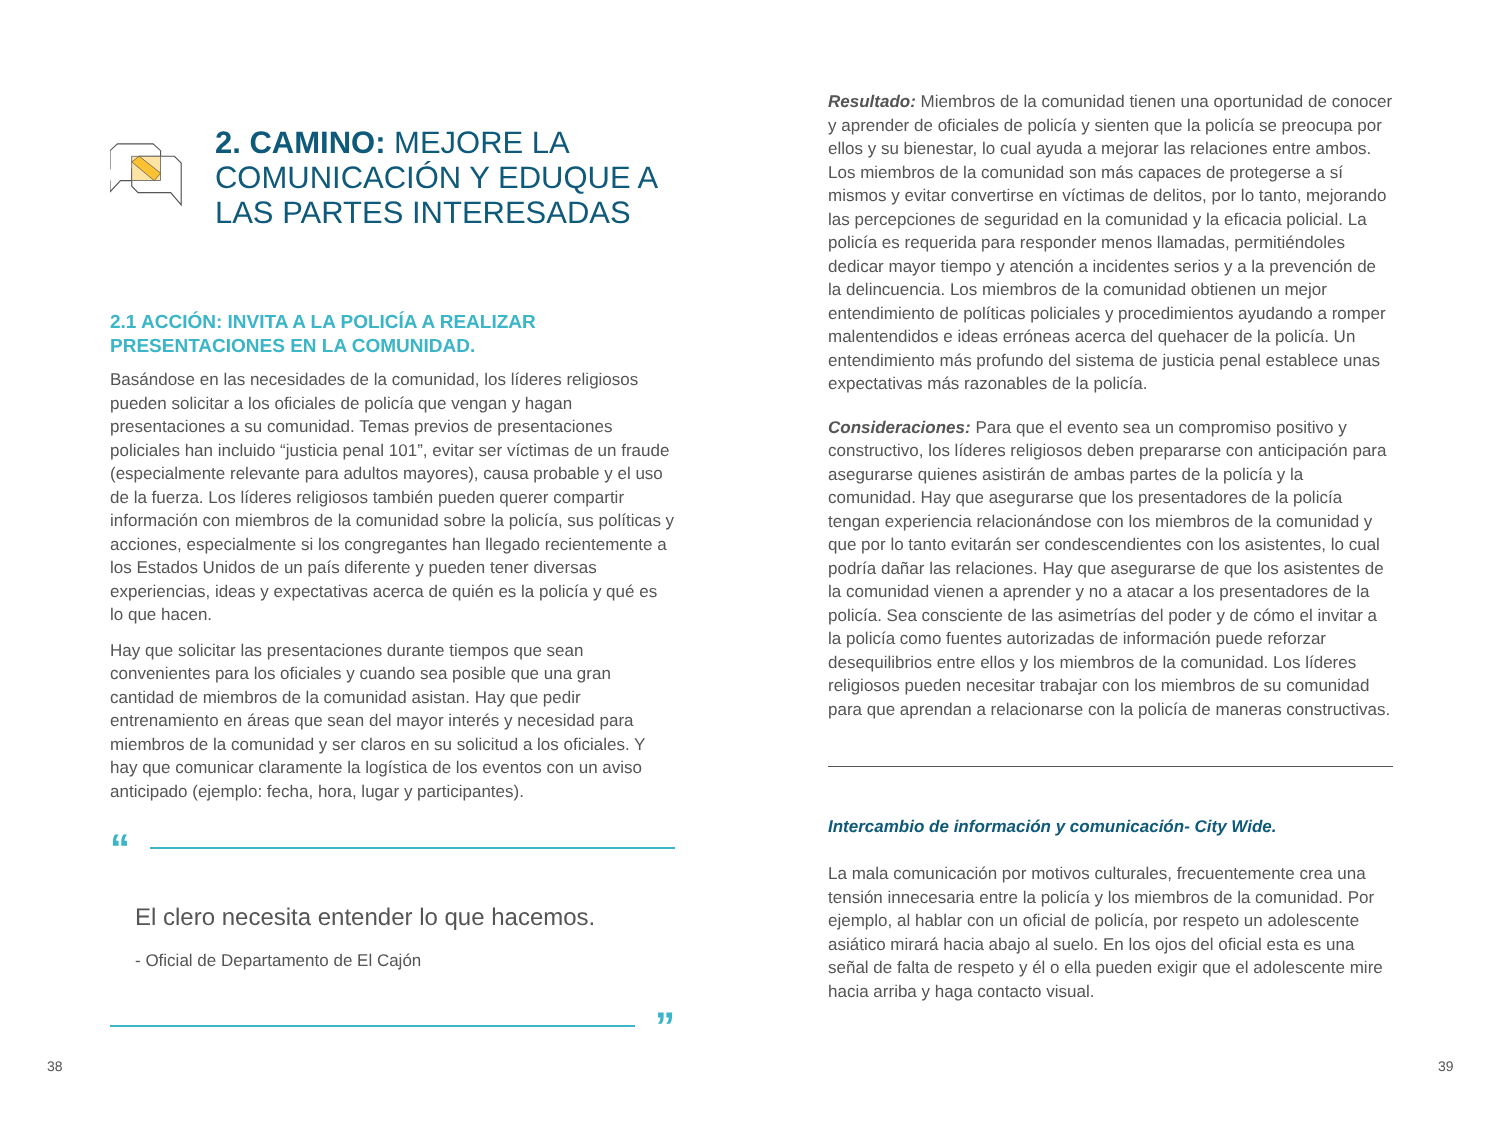2. CAMINO: MEJORE LA COMUNICACIÓN Y EDUQUE A LAS PARTES INTERESADAS
2.1 ACCIÓN: INVITA A LA POLICÍA A REALIZAR PRESENTACIONES EN LA COMUNIDAD.
Basándose en las necesidades de la comunidad, los líderes religiosos pueden solicitar a los oficiales de policía que vengan y hagan presentaciones a su comunidad. Temas previos de presentaciones policiales han incluido “justicia penal 101”, evitar ser víctimas de un fraude (especialmente relevante para adultos mayores), causa probable y el uso de la fuerza. Los líderes religiosos también pueden querer compartir información con miembros de la comunidad sobre la policía, sus políticas y acciones, especialmente si los congregantes han llegado recientemente a los Estados Unidos de un país diferente y pueden tener diversas experiencias, ideas y expectativas acerca de quién es la policía y qué es lo que hacen.
Hay que solicitar las presentaciones durante tiempos que sean convenientes para los oficiales y cuando sea posible que una gran cantidad de miembros de la comunidad asistan. Hay que pedir entrenamiento en áreas que sean del mayor interés y necesidad para miembros de la comunidad y ser claros en su solicitud a los oficiales. Y hay que comunicar claramente la logística de los eventos con un aviso anticipado (ejemplo: fecha, hora, lugar y participantes).
“
El clero necesita entender lo que hacemos.
- Oficial de Departamento de El Cajón
”
Resultado: Miembros de la comunidad tienen una oportunidad de conocer y aprender de oficiales de policía y sienten que la policía se preocupa por ellos y su bienestar, lo cual ayuda a mejorar las relaciones entre ambos. Los miembros de la comunidad son más capaces de protegerse a sí mismos y evitar convertirse en víctimas de delitos, por lo tanto, mejorando las percepciones de seguridad en la comunidad y la eficacia policial. La policía es requerida para responder menos llamadas, permitiéndoles dedicar mayor tiempo y atención a incidentes serios y a la prevención de la delincuencia. Los miembros de la comunidad obtienen un mejor entendimiento de políticas policiales y procedimientos ayudando a romper malentendidos e ideas erróneas acerca del quehacer de la policía. Un entendimiento más profundo del sistema de justicia penal establece unas expectativas más razonables de la policía.
Consideraciones: Para que el evento sea un compromiso positivo y constructivo, los líderes religiosos deben prepararse con anticipación para asegurarse quienes asistirán de ambas partes de la policía y la comunidad. Hay que asegurarse que los presentadores de la policía tengan experiencia relacionándose con los miembros de la comunidad y que por lo tanto evitarán ser condescendientes con los asistentes, lo cual podría dañar las relaciones. Hay que asegurarse de que los asistentes de la comunidad vienen a aprender y no a atacar a los presentadores de la policía. Sea consciente de las asimetrías del poder y de cómo el invitar a la policía como fuentes autorizadas de información puede reforzar desequilibrios entre ellos y los miembros de la comunidad. Los líderes religiosos pueden necesitar trabajar con los miembros de su comunidad para que aprendan a relacionarse con la policía de maneras constructivas.
Intercambio de información y comunicación- City Wide.
La mala comunicación por motivos culturales, frecuentemente crea una tensión innecesaria entre la policía y los miembros de la comunidad. Por ejemplo, al hablar con un oficial de policía, por respeto un adolescente asiático mirará hacia abajo al suelo. En los ojos del oficial esta es una señal de falta de respeto y él o ella pueden exigir que el adolescente mire hacia arriba y haga contacto visual.
38 39